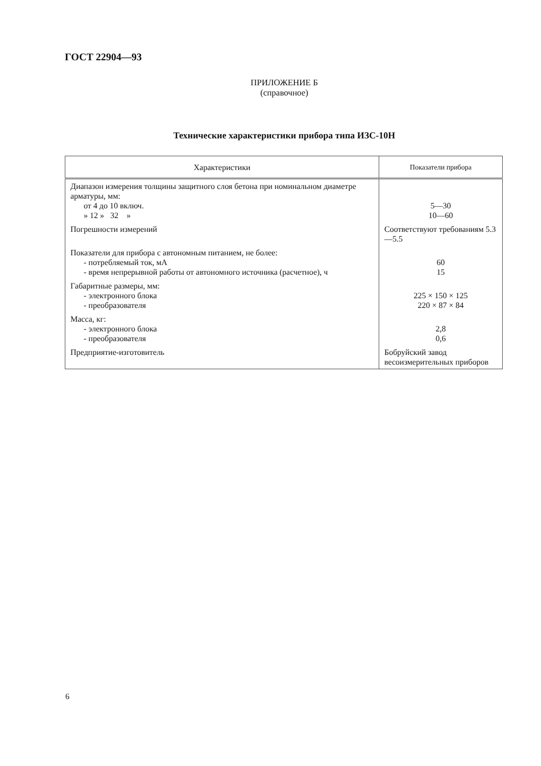ГОСТ 22904—93
ПРИЛОЖЕНИЕ Б
(справочное)
Технические характеристики прибора типа ИЗС-10Н
| Характеристики | Показатели прибора |
| --- | --- |
| Диапазон измерения толщины защитного слоя бетона при номинальном диаметре арматуры, мм: от 4 до 10 включ. » 12 » 32 » | 5—30 10—60 |
| Погрешности измерений | Соответствуют требованиям 5.3—5.5 |
| Показатели для прибора с автономным питанием, не более: - потребляемый ток, мА - время непрерывной работы от автономного источника (расчетное), ч | 60 15 |
| Габаритные размеры, мм: - электронного блока - преобразователя | 225 × 150 × 125 220 × 87 × 84 |
| Масса, кг: - электронного блока - преобразователя | 2,8 0,6 |
| Предприятие-изготовитель | Бобруйский завод весоизмерительных приборов |
6